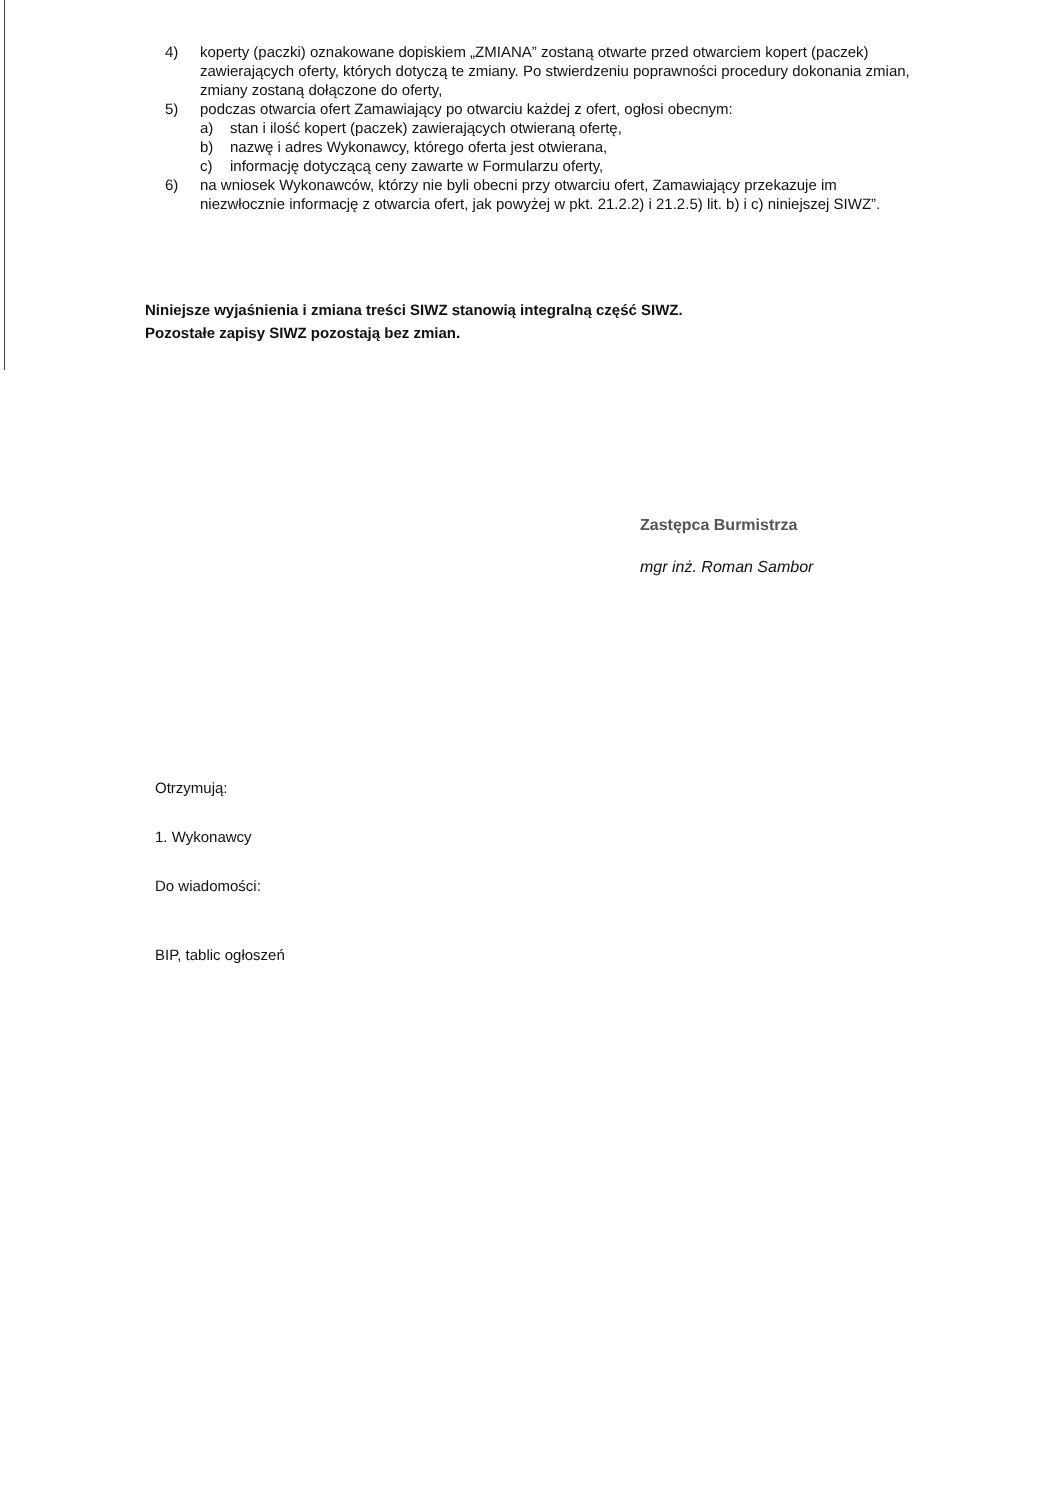4) koperty (paczki) oznakowane dopiskiem „ZMIANA” zostaną otwarte przed otwarciem kopert (paczek) zawierających oferty, których dotyczą te zmiany. Po stwierdzeniu poprawności procedury dokonania zmian, zmiany zostaną dołączone do oferty,
5) podczas otwarcia ofert Zamawiający po otwarciu każdej z ofert, ogłosi obecnym:
a) stan i ilość kopert (paczek) zawierających otwieraną ofertę,
b) nazwę i adres Wykonawcy, którego oferta jest otwierana,
c) informację dotyczącą ceny zawarte w Formularzu oferty,
6) na wniosek Wykonawców, którzy nie byli obecni przy otwarciu ofert, Zamawiający przekazuje im niezwłocznie informację z otwarcia ofert, jak powyżej w pkt. 21.2.2) i 21.2.5) lit. b) i c) niniejszej SIWZ”.
Niniejsze wyjaśnienia i zmiana treści SIWZ stanowią integralną część SIWZ.
Pozostałe zapisy SIWZ pozostają bez zmian.
Zastępca Burmistrza
mgr inż. Roman Sambor
Otrzymują:
1. Wykonawcy
Do wiadomości:
BIP, tablic ogłoszeń